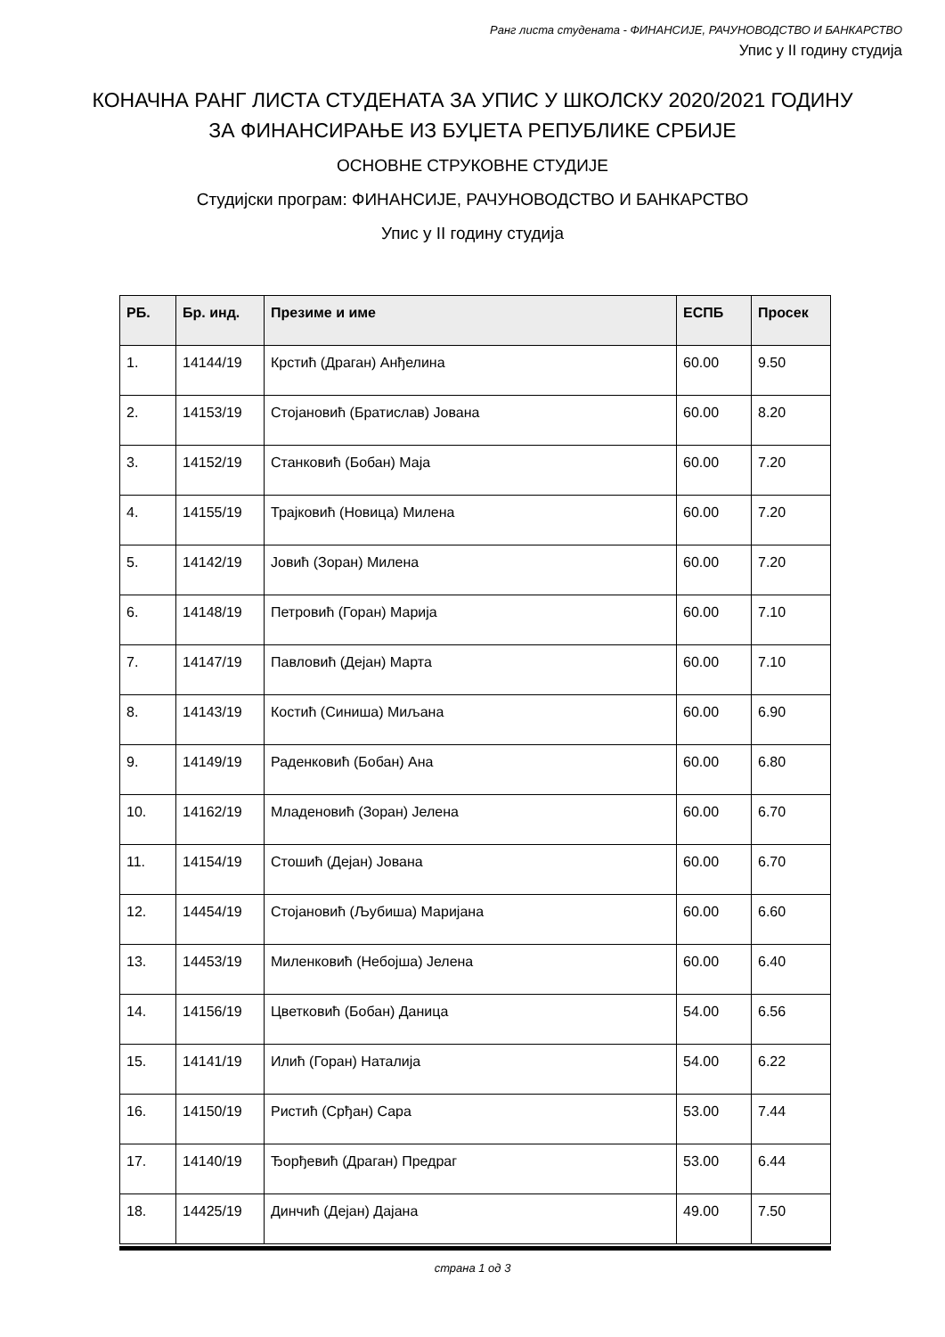Ранг листа студената - ФИНАНСИЈЕ, РАЧУНОВОДСТВО И БАНКАРСТВО
Упис у II годину студија
КОНАЧНА РАНГ ЛИСТА СТУДЕНАТА ЗА УПИС У ШКОЛСКУ 2020/2021 ГОДИНУ
ЗА ФИНАНСИРАЊЕ ИЗ БУЏЕТА РЕПУБЛИКЕ СРБИЈЕ
ОСНОВНЕ СТРУКОВНЕ СТУДИЈЕ
Студијски програм: ФИНАНСИЈЕ, РАЧУНОВОДСТВО И БАНКАРСТВО
Упис у II годину студија
| РБ. | Бр. инд. | Презиме и име | ЕСПБ | Просек |
| --- | --- | --- | --- | --- |
| 1. | 14144/19 | Крстић (Драган) Анђелина | 60.00 | 9.50 |
| 2. | 14153/19 | Стојановић (Братислав) Јована | 60.00 | 8.20 |
| 3. | 14152/19 | Станковић (Бобан) Маја | 60.00 | 7.20 |
| 4. | 14155/19 | Трајковић (Новица) Милена | 60.00 | 7.20 |
| 5. | 14142/19 | Јовић (Зоран) Милена | 60.00 | 7.20 |
| 6. | 14148/19 | Петровић (Горан) Марија | 60.00 | 7.10 |
| 7. | 14147/19 | Павловић (Дејан) Марта | 60.00 | 7.10 |
| 8. | 14143/19 | Костић (Синиша) Миљана | 60.00 | 6.90 |
| 9. | 14149/19 | Раденковић (Бобан) Ана | 60.00 | 6.80 |
| 10. | 14162/19 | Младеновић (Зоран) Јелена | 60.00 | 6.70 |
| 11. | 14154/19 | Стошић (Дејан) Јована | 60.00 | 6.70 |
| 12. | 14454/19 | Стојановић (Љубиша) Маријана | 60.00 | 6.60 |
| 13. | 14453/19 | Миленковић (Небојша) Јелена | 60.00 | 6.40 |
| 14. | 14156/19 | Цветковић (Бобан) Даница | 54.00 | 6.56 |
| 15. | 14141/19 | Илић (Горан) Наталија | 54.00 | 6.22 |
| 16. | 14150/19 | Ристић (Срђан) Сара | 53.00 | 7.44 |
| 17. | 14140/19 | Ђорђевић (Драган) Предраг | 53.00 | 6.44 |
| 18. | 14425/19 | Динчић (Дејан) Дајана | 49.00 | 7.50 |
страна 1 од 3